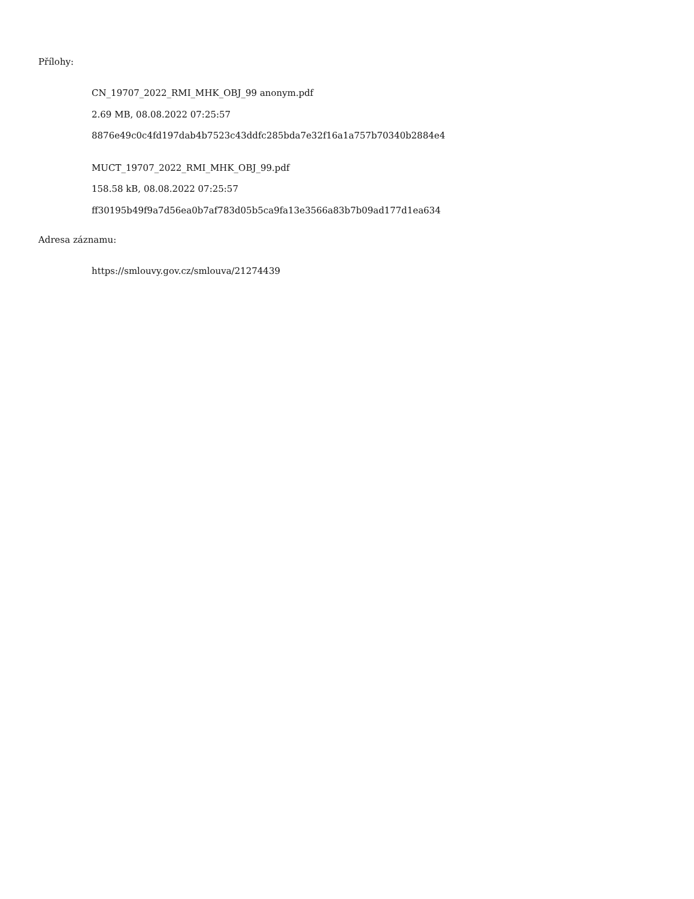Přílohy:
CN_19707_2022_RMI_MHK_OBJ_99 anonym.pdf
2.69 MB, 08.08.2022 07:25:57
8876e49c0c4fd197dab4b7523c43ddfc285bda7e32f16a1a757b70340b2884e4
MUCT_19707_2022_RMI_MHK_OBJ_99.pdf
158.58 kB, 08.08.2022 07:25:57
ff30195b49f9a7d56ea0b7af783d05b5ca9fa13e3566a83b7b09ad177d1ea634
Adresa záznamu:
https://smlouvy.gov.cz/smlouva/21274439